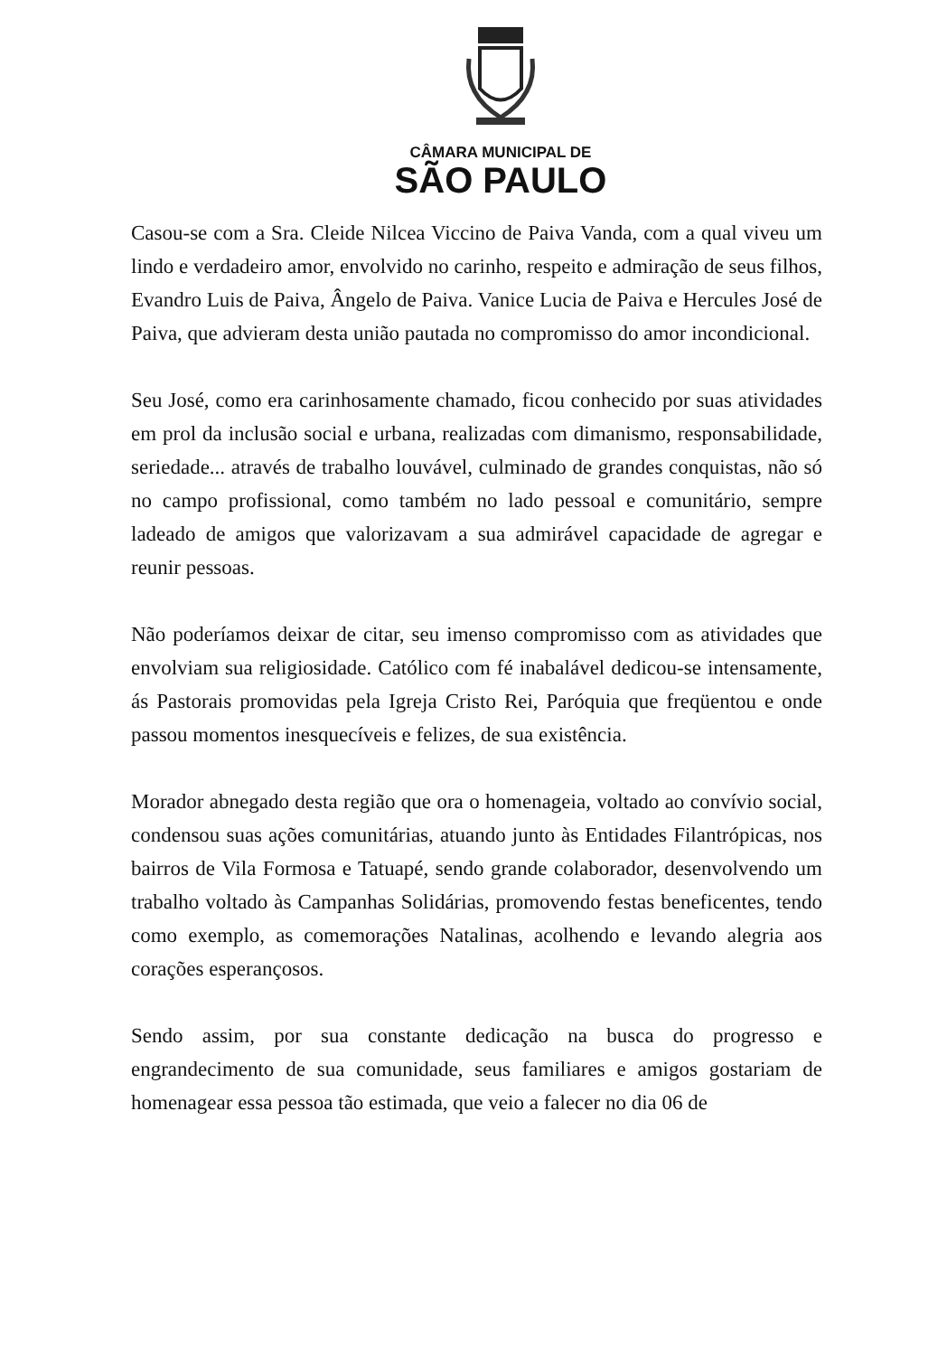CÂMARA MUNICIPAL DE
SÃO PAULO
Casou-se com a Sra. Cleide Nilcea Viccino de Paiva Vanda, com a qual viveu um lindo e verdadeiro amor, envolvido no carinho, respeito e admiração de seus filhos, Evandro Luis de Paiva, Ângelo de Paiva. Vanice Lucia de Paiva e Hercules José de Paiva, que advieram desta união pautada no compromisso do amor incondicional.
Seu José, como era carinhosamente chamado, ficou conhecido por suas atividades em prol da inclusão social e urbana, realizadas com dimanismo, responsabilidade, seriedade... através de trabalho louvável, culminado de grandes conquistas, não só no campo profissional, como também no lado pessoal e comunitário, sempre ladeado de amigos que valorizavam a sua admirável capacidade de agregar e reunir pessoas.
Não poderíamos deixar de citar, seu imenso compromisso com as atividades que envolviam sua religiosidade. Católico com fé inabalável dedicou-se intensamente, ás Pastorais promovidas pela Igreja Cristo Rei, Paróquia que freqüentou e onde passou momentos inesquecíveis e felizes, de sua existência.
Morador abnegado desta região que ora o homenageia, voltado ao convívio social, condensou suas ações comunitárias, atuando junto às Entidades Filantrópicas, nos bairros de Vila Formosa e Tatuapé, sendo grande colaborador, desenvolvendo um trabalho voltado às Campanhas Solidárias, promovendo festas beneficentes, tendo como exemplo, as comemorações Natalinas, acolhendo e levando alegria aos corações esperançosos.
Sendo assim, por sua constante dedicação na busca do progresso e engrandecimento de sua comunidade, seus familiares e amigos gostariam de homenagear essa pessoa tão estimada, que veio a falecer no dia 06 de